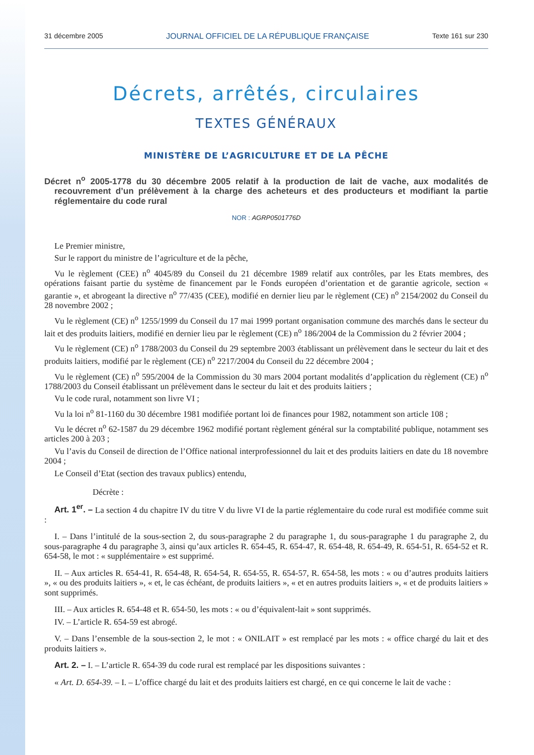31 décembre 2005 JOURNAL OFFICIEL DE LA RÉPUBLIQUE FRANÇAISE Texte 161 sur 230
Décrets, arrêtés, circulaires
TEXTES GÉNÉRAUX
MINISTÈRE DE L’AGRICULTURE ET DE LA PÊCHE
Décret n<sup>o</sup> 2005-1778 du 30 décembre 2005 relatif à la production de lait de vache, aux modalités de recouvrement d’un prélèvement à la charge des acheteurs et des producteurs et modifiant la partie réglementaire du code rural
NOR : AGRP0501776D
Le Premier ministre,
Sur le rapport du ministre de l’agriculture et de la pêche,
Vu le règlement (CEE) n<sup>o</sup> 4045/89 du Conseil du 21 décembre 1989 relatif aux contrôles, par les Etats membres, des opérations faisant partie du système de financement par le Fonds européen d’orientation et de garantie agricole, section « garantie », et abrogeant la directive n<sup>o</sup> 77/435 (CEE), modifié en dernier lieu par le règlement (CE) n<sup>o</sup> 2154/2002 du Conseil du 28 novembre 2002 ;
Vu le règlement (CE) n<sup>o</sup> 1255/1999 du Conseil du 17 mai 1999 portant organisation commune des marchés dans le secteur du lait et des produits laitiers, modifié en dernier lieu par le règlement (CE) n<sup>o</sup> 186/2004 de la Commission du 2 février 2004 ;
Vu le règlement (CE) n<sup>o</sup> 1788/2003 du Conseil du 29 septembre 2003 établissant un prélèvement dans le secteur du lait et des produits laitiers, modifié par le règlement (CE) n<sup>o</sup> 2217/2004 du Conseil du 22 décembre 2004 ;
Vu le règlement (CE) n<sup>o</sup> 595/2004 de la Commission du 30 mars 2004 portant modalités d’application du règlement (CE) n<sup>o</sup> 1788/2003 du Conseil établissant un prélèvement dans le secteur du lait et des produits laitiers ;
Vu le code rural, notamment son livre VI ;
Vu la loi n<sup>o</sup> 81-1160 du 30 décembre 1981 modifiée portant loi de finances pour 1982, notamment son article 108 ;
Vu le décret n<sup>o</sup> 62-1587 du 29 décembre 1962 modifié portant règlement général sur la comptabilité publique, notamment ses articles 200 à 203 ;
Vu l’avis du Conseil de direction de l’Office national interprofessionnel du lait et des produits laitiers en date du 18 novembre 2004 ;
Le Conseil d’Etat (section des travaux publics) entendu,
Décrète :
Art. 1<sup>er</sup>. – La section 4 du chapitre IV du titre V du livre VI de la partie réglementaire du code rural est modifiée comme suit :
I. – Dans l’intitulé de la sous-section 2, du sous-paragraphe 2 du paragraphe 1, du sous-paragraphe 1 du paragraphe 2, du sous-paragraphe 4 du paragraphe 3, ainsi qu’aux articles R. 654-45, R. 654-47, R. 654-48, R. 654-49, R. 654-51, R. 654-52 et R. 654-58, le mot : « supplémentaire » est supprimé.
II. – Aux articles R. 654-41, R. 654-48, R. 654-54, R. 654-55, R. 654-57, R. 654-58, les mots : « ou d’autres produits laitiers », « ou des produits laitiers », « et, le cas échéant, de produits laitiers », « et en autres produits laitiers », « et de produits laitiers » sont supprimés.
III. – Aux articles R. 654-48 et R. 654-50, les mots : « ou d’équivalent-lait » sont supprimés.
IV. – L’article R. 654-59 est abrogé.
V. – Dans l’ensemble de la sous-section 2, le mot : « ONILAIT » est remplacé par les mots : « office chargé du lait et des produits laitiers ».
Art. 2. – I. – L’article R. 654-39 du code rural est remplacé par les dispositions suivantes :
« Art. D. 654-39. – I. – L’office chargé du lait et des produits laitiers est chargé, en ce qui concerne le lait de vache :